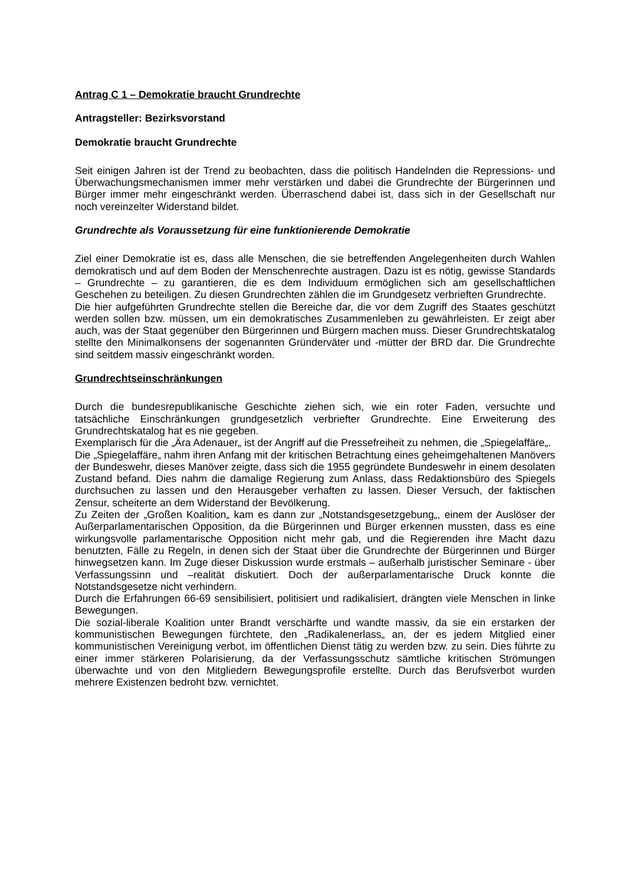Antrag C 1 – Demokratie braucht Grundrechte
Antragsteller: Bezirksvorstand
Demokratie braucht Grundrechte
Seit einigen Jahren ist der Trend zu beobachten, dass die politisch Handelnden die Repressions- und Überwachungsmechanismen immer mehr verstärken und dabei die Grundrechte der Bürgerinnen und Bürger immer mehr eingeschränkt werden. Überraschend dabei ist, dass sich in der Gesellschaft nur noch vereinzelter Widerstand bildet.
Grundrechte als Voraussetzung für eine funktionierende Demokratie
Ziel einer Demokratie ist es, dass alle Menschen, die sie betreffenden Angelegenheiten durch Wahlen demokratisch und auf dem Boden der Menschenrechte austragen. Dazu ist es nötig, gewisse Standards – Grundrechte – zu garantieren, die es dem Individuum ermöglichen sich am gesellschaftlichen Geschehen zu beteiligen. Zu diesen Grundrechten zählen die im Grundgesetz verbrieften Grundrechte.
Die hier aufgeführten Grundrechte stellen die Bereiche dar, die vor dem Zugriff des Staates geschützt werden sollen bzw. müssen, um ein demokratisches Zusammenleben zu gewährleisten. Er zeigt aber auch, was der Staat gegenüber den Bürgerinnen und Bürgern machen muss. Dieser Grundrechtskatalog stellte den Minimalkonsens der sogenannten Gründerväter und -mütter der BRD dar. Die Grundrechte sind seitdem massiv eingeschränkt worden.
Grundrechtseinschränkungen
Durch die bundesrepublikanische Geschichte ziehen sich, wie ein roter Faden, versuchte und tatsächliche Einschränkungen grundgesetzlich verbriefter Grundrechte. Eine Erweiterung des Grundrechtskatalog hat es nie gegeben.
Exemplarisch für die „Ära Adenauer„ ist der Angriff auf die Pressefreiheit zu nehmen, die „Spiegelaffäre„.
Die „Spiegelaffäre„ nahm ihren Anfang mit der kritischen Betrachtung eines geheimgehaltenen Manövers der Bundeswehr, dieses Manöver zeigte, dass sich die 1955 gegründete Bundeswehr in einem desolaten Zustand befand. Dies nahm die damalige Regierung zum Anlass, dass Redaktionsbüro des Spiegels durchsuchen zu lassen und den Herausgeber verhaften zu lassen. Dieser Versuch, der faktischen Zensur, scheiterte an dem Widerstand der Bevölkerung.
Zu Zeiten der „Großen Koalition„ kam es dann zur „Notstandsgesetzgebung„, einem der Auslöser der Außerparlamentarischen Opposition, da die Bürgerinnen und Bürger erkennen mussten, dass es eine wirkungsvolle parlamentarische Opposition nicht mehr gab, und die Regierenden ihre Macht dazu benutzten, Fälle zu Regeln, in denen sich der Staat über die Grundrechte der Bürgerinnen und Bürger hinwegsetzen kann. Im Zuge dieser Diskussion wurde erstmals – außerhalb juristischer Seminare - über Verfassungssinn und –realität diskutiert. Doch der außerparlamentarische Druck konnte die Notstandsgesetze nicht verhindern.
Durch die Erfahrungen 66-69 sensibilisiert, politisiert und radikalisiert, drängten viele Menschen in linke Bewegungen.
Die sozial-liberale Koalition unter Brandt verschärfte und wandte massiv, da sie ein erstarken der kommunistischen Bewegungen fürchtete, den „Radikalenerlass„ an, der es jedem Mitglied einer kommunistischen Vereinigung verbot, im öffentlichen Dienst tätig zu werden bzw. zu sein. Dies führte zu einer immer stärkeren Polarisierung, da der Verfassungsschutz sämtliche kritischen Strömungen überwachte und von den Mitgliedern Bewegungsprofile erstellte. Durch das Berufsverbot wurden mehrere Existenzen bedroht bzw. vernichtet.